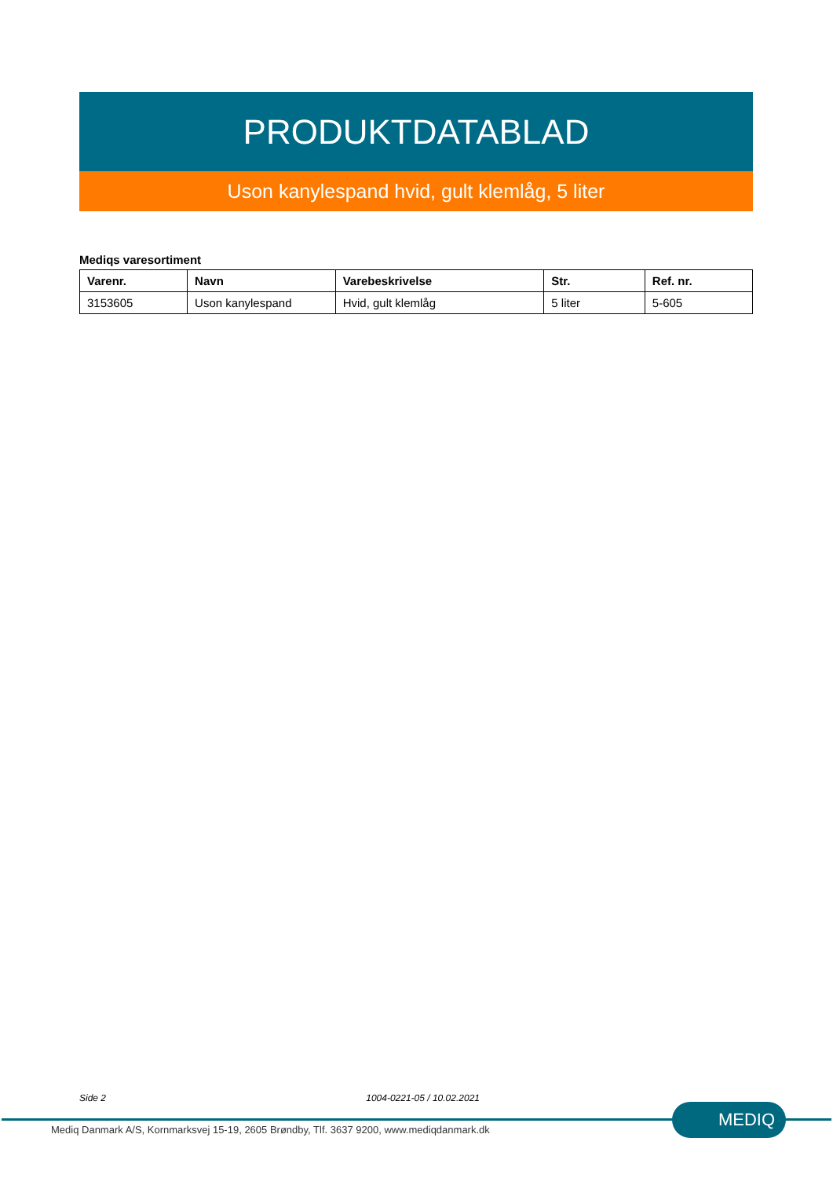PRODUKTDATABLAD
Uson kanylespand hvid, gult klemlåg, 5 liter
Mediqs varesortiment
| Varenr. | Navn | Varebeskrivelse | Str. | Ref. nr. |
| --- | --- | --- | --- | --- |
| 3153605 | Uson kanylespand | Hvid, gult klemlåg | 5 liter | 5-605 |
Side 2 1004-0221-05 / 10.02.2021
Mediq Danmark A/S, Kornmarksvej 15-19, 2605 Brøndby, Tlf. 3637 9200, www.mediqdanmark.dk
MEDIQ